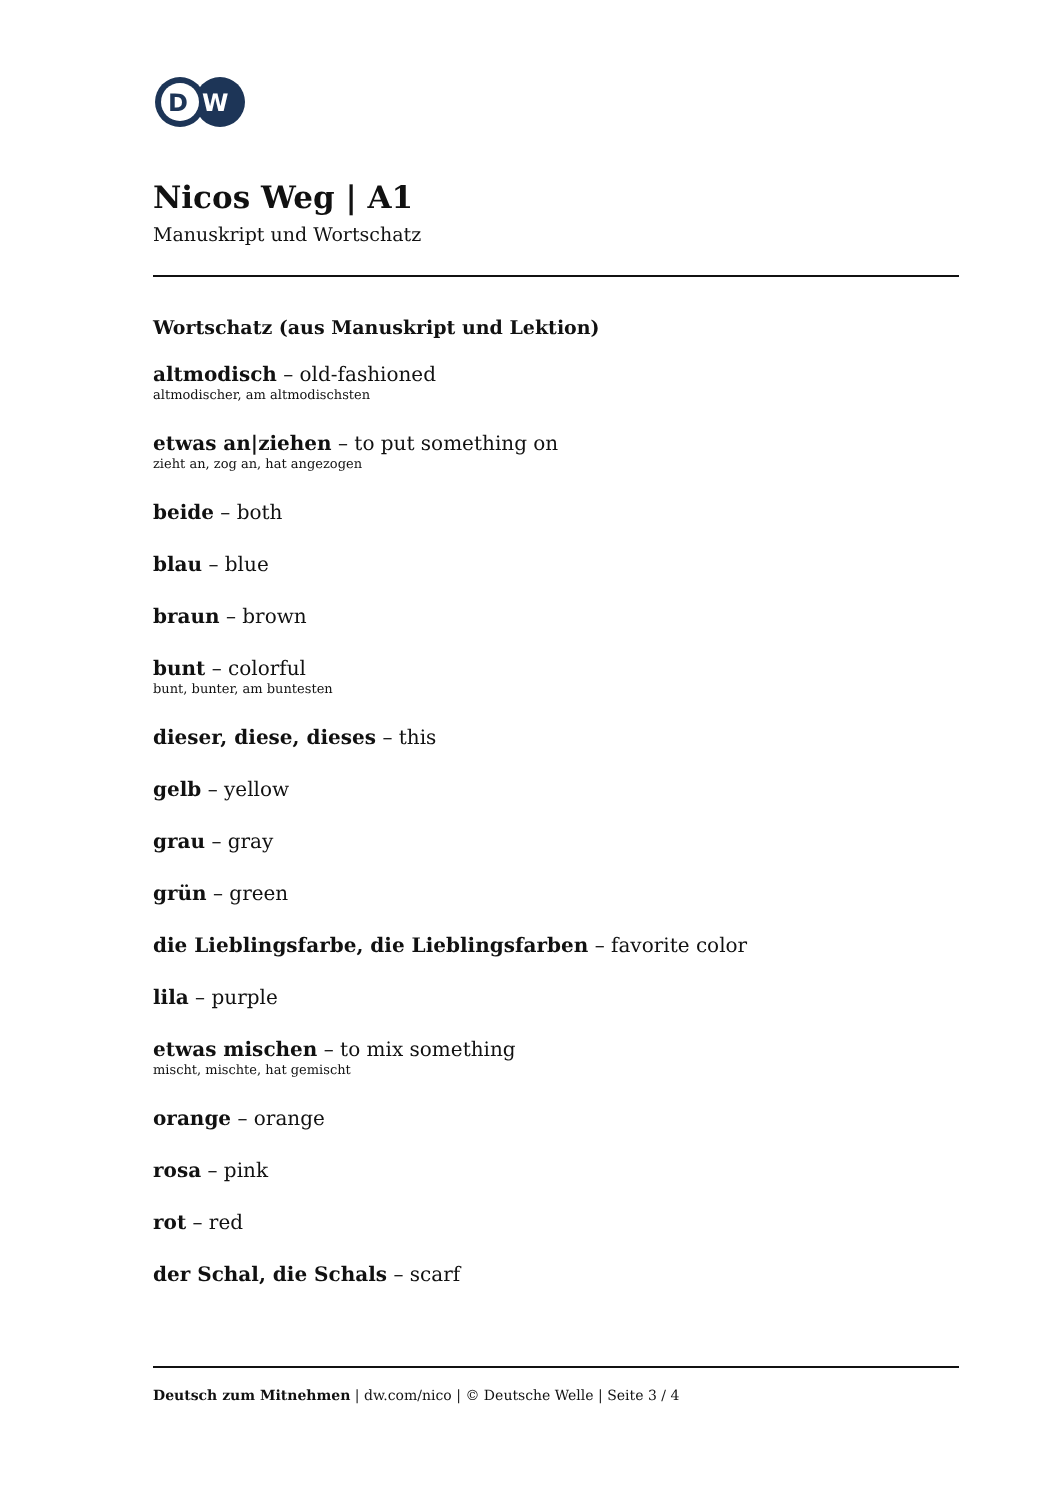D
W
Nicos Weg | A1
Manuskript und Wortschatz
Wortschatz (aus Manuskript und Lektion)
altmodisch – old-fashioned
altmodischer, am altmodischsten
etwas an|ziehen – to put something on
zieht an, zog an, hat angezogen
beide – both
blau – blue
braun – brown
bunt – colorful
bunt, bunter, am buntesten
dieser, diese, dieses – this
gelb – yellow
grau – gray
grün – green
die Lieblingsfarbe, die Lieblingsfarben – favorite color
lila – purple
etwas mischen – to mix something
mischt, mischte, hat gemischt
orange – orange
rosa – pink
rot – red
der Schal, die Schals – scarf
Deutsch zum Mitnehmen | dw.com/nico | © Deutsche Welle | Seite 3 / 4